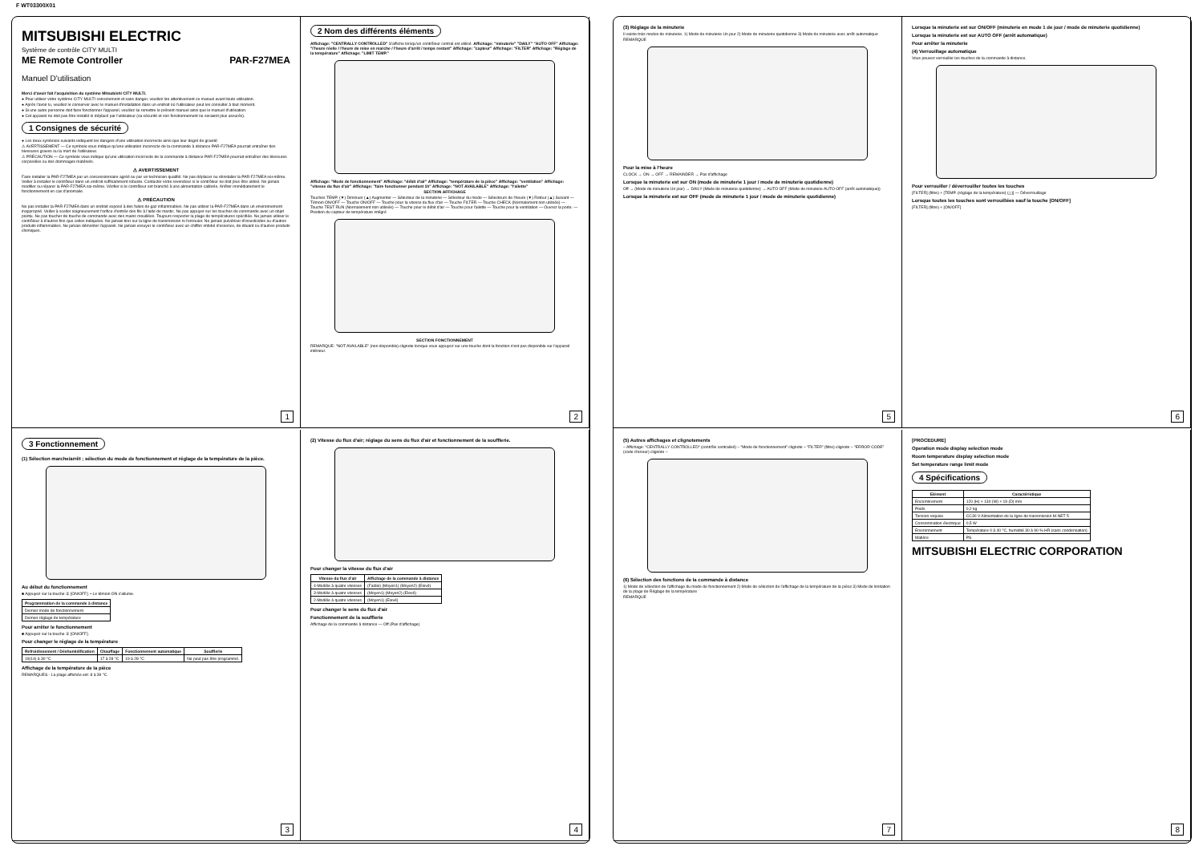F WT03300X01
MITSUBISHI ELECTRIC
Système de contrôle CITY MULTI
ME Remote Controller PAR-F27MEA
Manuel D'utilisation
Merci d'avoir fait l'acquisition du système Mitsubishi CITY MULTI.
● Pour utiliser votre système CITY MULTI correctement et sans danger, veuillez lire attentivement ce manuel avant toute utilisation.
● Après l'avoir lu, veuillez le conserver avec le manuel d'installation dans un endroit où l'utilisateur peut les consulter à tout moment.
● Si une autre personne doit faire fonctionner l'appareil, veuillez lui remettre le présent manuel ainsi que le manuel d'utilisation.
● Cet appareil ne doit pas être installé ni déplacé par l'utilisateur (sa sécurité et son fonctionnement ne seraient plus assurés).
1 Consignes de sécurité
● Les deux symboles suivants indiquent les dangers d'une utilisation incorrecte ainsi que leur degré de gravité:
⚠ AVERTISSEMENT — Ce symbole vous indique qu'une utilisation incorrecte de la commande à distance PAR-F27MEA pourrait entraîner des blessures graves ou la mort de l'utilisateur.
⚠ PRÉCAUTION — Ce symbole vous indique qu'une utilisation incorrecte de la commande à distance PAR-F27MEA pourrait entraîner des blessures corporelles ou des dommages matériels.
⚠ AVERTISSEMENT
Faire installer la PAR-F27MEA par un concessionnaire agréé ou par un technicien qualifié. Ne pas déplacer ou réinstaller la PAR-F27MEA soi-même. Veiller à installer le contrôleur dans un endroit suffisamment robuste. Contacter votre revendeur si le contrôleur ne doit plus être utilisé. Ne jamais modifier ou réparer la PAR-F27MEA soi-même. Vérifier si le contrôleur est branché à une alimentation calibrée. Arrêter immédiatement le fonctionnement en cas d'anomalie.
⚠ PRÉCAUTION
Ne pas installer la PAR-F27MEA dans un endroit exposé à des fuites de gaz inflammables. Ne pas utiliser la PAR-F27MEA dans un environnement inapproprié. Veiller à sceller soigneusement l'orifice d'entrée des fils à l'aide de mastic. Ne pas appuyer sur les touches de commande avec un objet pointu. Ne pas toucher de touche de commande avec des mains mouillées. Toujours respecter la plage de températures spécifiée. Ne jamais utiliser le contrôleur à d'autres fins que celles indiquées. Ne jamais tirer sur la ligne de transmission ni l'enrouler. Ne jamais pulvériser d'insecticides ou d'autres produits inflammables. Ne jamais démonter l'appareil. Ne jamais essuyer le contrôleur avec un chiffon imbibé d'essence, de diluant ou d'autres produits chimiques.
1
2 Nom des différents éléments
Affichage: "CENTRALLY CONTROLLED" S'affiche lorsqu'un contrôleur central est utilisé. Affichage: "minuterie" "DAILY" "AUTO OFF" Affichage: "l'heure réelle / l'heure de mise en marche / l'heure d'arrêt / temps restant" Affichage: "capteur" Affichage: "FILTER" Affichage: "Réglage de la température" Affichage: "LIMIT TEMP."
Affichage: "Mode de fonctionnement" Affichage: "débit d'air" Affichage: "température de la pièce" Affichage: "ventilation" Affichage: "vitesse du flux d'air" Affichage: "faire fonctionner pendant 1h" Affichage: "NOT AVAILABLE" Affichage: "l'ailette"
SECTION AFFICHAGE
Touches TEMP. (▼) Diminuer (▲) Augmenter — Sélecteur de la minuterie — Sélecteur du mode — Sélecteurs de l'heure (▼) Retour (▲) Suivant — Témoin ON/OFF — Touche ON/OFF — Touche pour la vitesse du flux d'air — Touche FILTER — Touche CHECK (Normalement non utilisée) — Touche TEST RUN (Normalement non utilisée) — Touche pour le débit d'air — Touche pour l'ailette — Touche pour la ventilation — Ouvrez la porte. — Position du capteur de température intégré
SECTION FONCTIONNEMENT
REMARQUE: "NOT AVAILABLE" (non disponible) clignote lorsque vous appuyez sur une touche dont la fonction n'est pas disponible sur l'appareil intérieur.
2
3 Fonctionnement
(1) Sélection marche/arrêt ; sélection du mode de fonctionnement et réglage de la température de la pièce.
Au début du fonctionnement
■ Appuyez sur la touche ① [ON/OFF]. • Le témoin ON s'allume.
| Programmation de la commande à distance |
| --- |
| Dernier mode de fonctionnement |
| Dernier réglage de température |
Pour arrêter le fonctionnement
■ Appuyez sur la touche ① [ON/OFF].
Pour changer le réglage de la température
| Refroidissement / Déshumidification | Chauffage | Fonctionnement automatique | Soufflerie |
| --- | --- | --- | --- |
| 19(14) à 30 °C | 17 à 28 °C | 19 à 28 °C | Ne peut pas être programmé. |
Affichage de la température de la pièce
REMARQUES - La plage affichée est: 8 à 39 °C.
3
(2) Vitesse du flux d'air; réglage du sens du flux d'air et fonctionnement de la soufflerie.
Pour changer la vitesse du flux d'air
| Vitesse du flux d'air | Affichage de la commande à distance |
| --- | --- |
| 4-Modèle à quatre vitesses | (Faible) (Moyen1) (Moyen2) (Elevé) |
| 3-Modèle à quatre vitesses | (Moyen1) (Moyen2) (Elevé) |
| 2-Modèle à quatre vitesses | (Moyen1) (Elevé) |
Pour changer le sens du flux d'air
Fonctionnement de la soufflerie
Affichage de la commande à distance — Off (Pas d'affichage)
4
(3) Réglage de la minuterie
Il existe trois modes de minuterie. 1) Mode de minuterie Un jour 2) Mode de minuterie quotidienne 3) Mode de minuterie avec arrêt automatique
REMARQUE
Pour la mise à l'heure
CLOCK → ON → OFF → REMAINDER → Pas d'affichage
Lorsque la minuterie est sur ON (mode de minuterie 1 jour / mode de minuterie quotidienne)
Off → (Mode de minuterie Un jour) → DAILY (Mode de minuterie quotidienne) → AUTO OFF (Mode de minuterie AUTO OFF (arrêt automatique))
Lorsque la minuterie est sur OFF (mode de minuterie 1 jour / mode de minuterie quotidienne)
5
Lorsque la minuterie est sur ON/OFF (minuterie en mode 1 de jour / mode de minuterie quotidienne)
Lorsque la minuterie est sur AUTO OFF (arrêt automatique)
Pour arrêter la minuterie
(4) Verrouillage automatique
Vous pouvez verrouiller les touches de la commande à distance.
Pour verrouiller / déverrouiller toutes les touches
[FILTER] (filtre) + [TEMP. (réglage de la température) (△)] — Déverrouillage
Lorsque toutes les touches sont verrouillées sauf la touche [ON/OFF]
[FILTER] (filtre) + [ON/OFF]
6
(5) Autres affichages et clignotements
– Affichage: "CENTRALLY CONTROLLED" (contrôle centralisé) – "Mode de fonctionnement" clignote – "FILTER" (filtre) clignote – "ERROR CODE" (code d'erreur) clignote –
(6) Sélection des fonctions de la commande à distance
1) Mode de sélection de l'affichage du mode de fonctionnement 2) Mode de sélection de l'affichage de la température de la pièce 3) Mode de limitation de la plage de Réglage de la température
REMARQUE
7
[PROCEDURE]
Operation mode display selection mode
Room temperature display selection mode
Set temperature range limit mode
4 Spécifications
| Elément | Caractéristique |
| --- | --- |
| Encombrement | 120 (H) × 130 (W) × 19 (D) mm |
| Poids | 0,2 kg |
| Tension requise | CC30 V Alimentation de la ligne de transmission M-NET 5 |
| Consommation électrique | 0,5 W |
| Environnement | Température 0 à 40 °C, humidité 30 à 90 % HR (sans condensation) |
| Matière | PS |
MITSUBISHI ELECTRIC CORPORATION
8